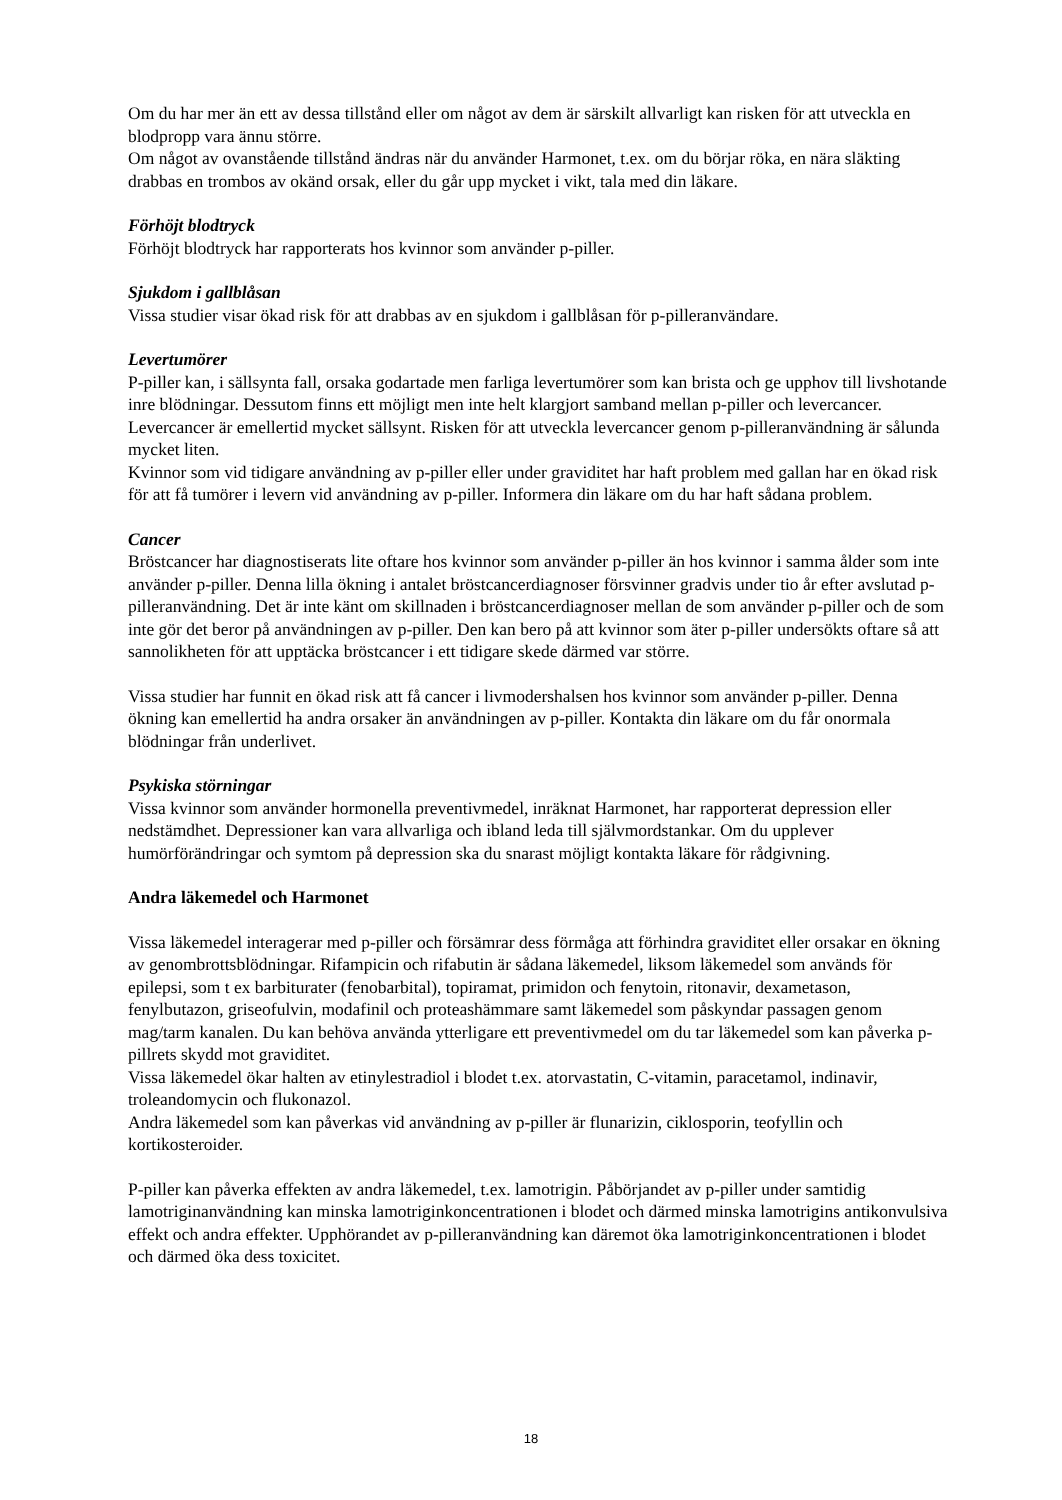Om du har mer än ett av dessa tillstånd eller om något av dem är särskilt allvarligt kan risken för att utveckla en blodpropp vara ännu större.
Om något av ovanstående tillstånd ändras när du använder Harmonet, t.ex. om du börjar röka, en nära släkting drabbas en trombos av okänd orsak, eller du går upp mycket i vikt, tala med din läkare.
Förhöjt blodtryck
Förhöjt blodtryck har rapporterats hos kvinnor som använder p-piller.
Sjukdom i gallblåsan
Vissa studier visar ökad risk för att drabbas av en sjukdom i gallblåsan för p-pilleranvändare.
Levertumörer
P-piller kan, i sällsynta fall, orsaka godartade men farliga levertumörer som kan brista och ge upphov till livshotande inre blödningar. Dessutom finns ett möjligt men inte helt klargjort samband mellan p-piller och levercancer. Levercancer är emellertid mycket sällsynt. Risken för att utveckla levercancer genom p-pilleranvändning är sålunda mycket liten.
Kvinnor som vid tidigare användning av p-piller eller under graviditet har haft problem med gallan har en ökad risk för att få tumörer i levern vid användning av p-piller. Informera din läkare om du har haft sådana problem.
Cancer
Bröstcancer har diagnostiserats lite oftare hos kvinnor som använder p-piller än hos kvinnor i samma ålder som inte använder p-piller. Denna lilla ökning i antalet bröstcancerdiagnoser försvinner gradvis under tio år efter avslutad p-pilleranvändning. Det är inte känt om skillnaden i bröstcancerdiagnoser mellan de som använder p-piller och de som inte gör det beror på användningen av p-piller. Den kan bero på att kvinnor som äter p-piller undersökts oftare så att sannolikheten för att upptäcka bröstcancer i ett tidigare skede därmed var större.
Vissa studier har funnit en ökad risk att få cancer i livmodershalsen hos kvinnor som använder p-piller. Denna ökning kan emellertid ha andra orsaker än användningen av p-piller. Kontakta din läkare om du får onormala blödningar från underlivet.
Psykiska störningar
Vissa kvinnor som använder hormonella preventivmedel, inräknat Harmonet, har rapporterat depression eller nedstämdhet. Depressioner kan vara allvarliga och ibland leda till självmordstankar. Om du upplever humörförändringar och symtom på depression ska du snarast möjligt kontakta läkare för rådgivning.
Andra läkemedel och Harmonet
Vissa läkemedel interagerar med p-piller och försämrar dess förmåga att förhindra graviditet eller orsakar en ökning av genombrottsblödningar. Rifampicin och rifabutin är sådana läkemedel, liksom läkemedel som används för epilepsi, som t ex barbiturater (fenobarbital), topiramat, primidon och fenytoin, ritonavir, dexametason, fenylbutazon, griseofulvin, modafinil och proteashämmare samt läkemedel som påskyndar passagen genom mag/tarm kanalen. Du kan behöva använda ytterligare ett preventivmedel om du tar läkemedel som kan påverka p-pillrets skydd mot graviditet.
Vissa läkemedel ökar halten av etinylestradiol i blodet t.ex. atorvastatin, C-vitamin, paracetamol, indinavir, troleandomycin och flukonazol.
Andra läkemedel som kan påverkas vid användning av p-piller är flunarizin, ciklosporin, teofyllin och kortikosteroider.
P-piller kan påverka effekten av andra läkemedel, t.ex. lamotrigin. Påbörjandet av p-piller under samtidig lamotriginanvändning kan minska lamotriginkoncentrationen i blodet och därmed minska lamotrigins antikonvulsiva effekt och andra effekter. Upphörandet av p-pilleranvändning kan däremot öka lamotriginkoncentrationen i blodet och därmed öka dess toxicitet.
18